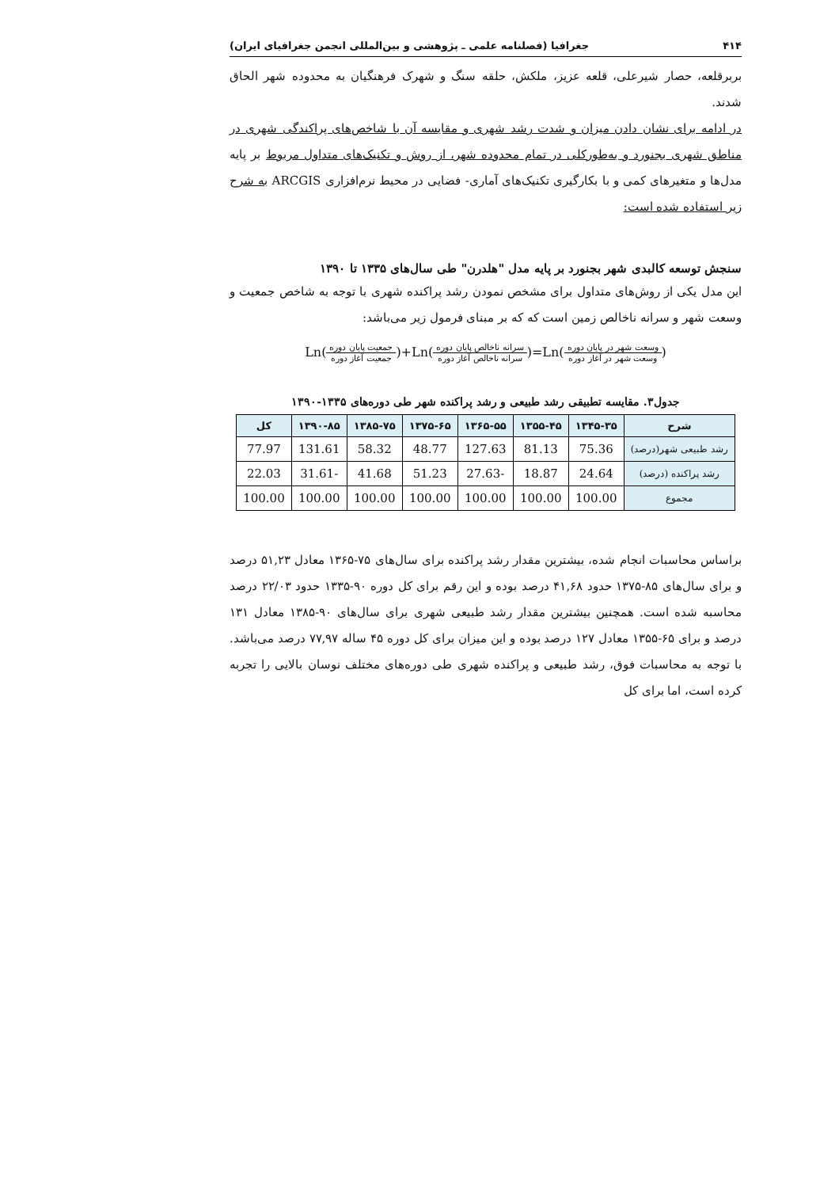۴۱۴ جغرافیا (فصلنامه علمی ـ پژوهشی و بین‌المللی انجمن جغرافیای ایران)
بربرقلعه، حصار شیرعلی، قلعه عزیز، ملکش، حلقه سنگ و شهرک فرهنگیان به محدوده شهر الحاق شدند.
در ادامه برای نشان دادن میزان و شدت رشد شهری و مقایسه آن با شاخص‌های پراکندگی شهری در مناطق شهری بجنورد و به‌طورکلی در تمام محدوده شهر، از روش و تکنیک‌های متداول مربوط بر پایه مدل‌ها و متغیرهای کمی و با بکارگیری تکنیک‌های آماری- فضایی در محیط نرم‌افزاری ARCGIS به شرح زیر استفاده شده است:
سنجش توسعه کالبدی شهر بجنورد بر پایه مدل "هلدرن" طی سال‌های ۱۳۳۵ تا ۱۳۹۰
این مدل یکی از روش‌های متداول برای مشخص نمودن رشد پراکنده شهری با توجه به شاخص جمعیت و وسعت شهر و سرانه ناخالص زمین است که که بر مبنای فرمول زیر می‌باشد:
Ln(جمعیت پایان دوره جمعیت آغاز دوره)+Ln(سرانه ناخالص پایان دوره سرانه ناخالص آغاز دوره)=Ln(وسعت شهر در پایان دوره وسعت شهر در آغاز دوره)
جدول۳. مقایسه تطبیقی رشد طبیعی و رشد پراکنده شهر طی دوره‌های ۱۳۳۵-۱۳۹۰
| شرح | ۱۳۴۵-۳۵ | ۱۳۵۵-۴۵ | ۱۳۶۵-۵۵ | ۱۳۷۵-۶۵ | ۱۳۸۵-۷۵ | ۱۳۹۰-۸۵ | کل |
| --- | --- | --- | --- | --- | --- | --- | --- |
| رشد طبیعی شهر(درصد) | 75.36 | 81.13 | 127.63 | 48.77 | 58.32 | 131.61 | 77.97 |
| رشد پراکنده (درصد) | 24.64 | 18.87 | -27.63 | 51.23 | 41.68 | -31.61 | 22.03 |
| مجموع | 100.00 | 100.00 | 100.00 | 100.00 | 100.00 | 100.00 | 100.00 |
براساس محاسبات انجام شده، بیشترین مقدار رشد پراکنده برای سال‌های ۷۵-۱۳۶۵ معادل ۵۱,۲۳ درصد و برای سال‌های ۸۵-۱۳۷۵ حدود ۴۱,۶۸ درصد بوده و این رقم برای کل دوره ۹۰-۱۳۳۵ حدود ۲۲/۰۳ درصد محاسبه شده است. همچنین بیشترین مقدار رشد طبیعی شهری برای سال‌های ۹۰-۱۳۸۵ معادل ۱۳۱ درصد و برای ۶۵-۱۳۵۵ معادل ۱۲۷ درصد بوده و این میزان برای کل دوره ۴۵ ساله ۷۷,۹۷ درصد می‌باشد. با توجه به محاسبات فوق، رشد طبیعی و پراکنده شهری طی دوره‌های مختلف نوسان بالایی را تجربه کرده است، اما برای کل